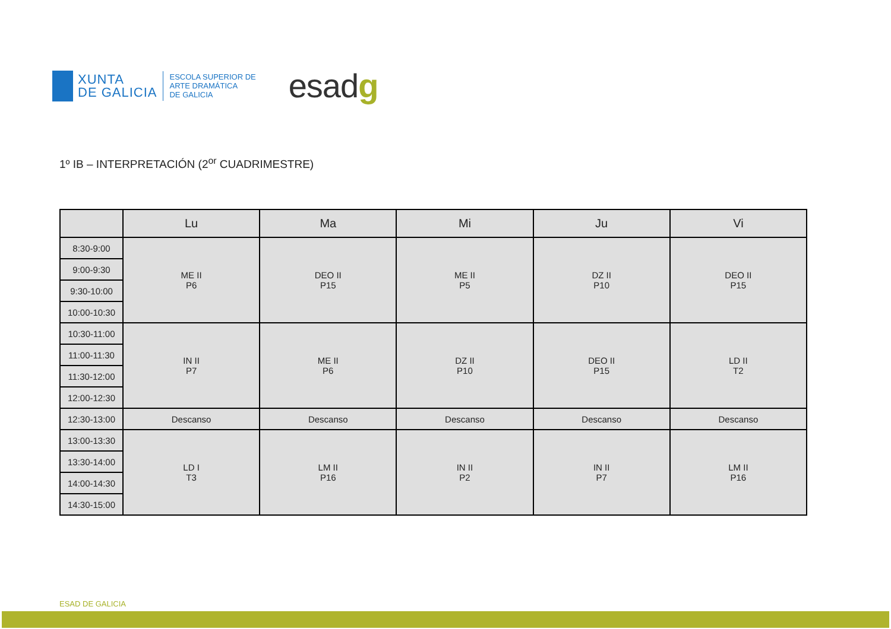XUNTA
DE GALICIA
ESCOLA SUPERIOR DE
ARTE DRAMÁTICA
DE GALICIA
esadg
1º IB – INTERPRETACIÓN (2<sup>or</sup> CUADRIMESTRE)
| | Lu | Ma | Mi | Ju | Vi |
| --- | --- | --- | --- | --- | --- |
| 8:30-9:00 | ME II P6 | DEO II P15 | ME II P5 | DZ II P10 | DEO II P15 |
| 9:00-9:30 | | | | | |
| 9:30-10:00 | | | | | |
| 10:00-10:30 | | | | | |
| 10:30-11:00 | IN II P7 | ME II P6 | DZ II P10 | DEO II P15 | LD II T2 |
| 11:00-11:30 | | | | | |
| 11:30-12:00 | | | | | |
| 12:00-12:30 | | | | | |
| 12:30-13:00 | Descanso | Descanso | Descanso | Descanso | Descanso |
| 13:00-13:30 | LD I T3 | LM II P16 | IN II P2 | IN II P7 | LM II P16 |
| 13:30-14:00 | | | | | |
| 14:00-14:30 | | | | | |
| 14:30-15:00 | | | | | |
ESAD DE GALICIA